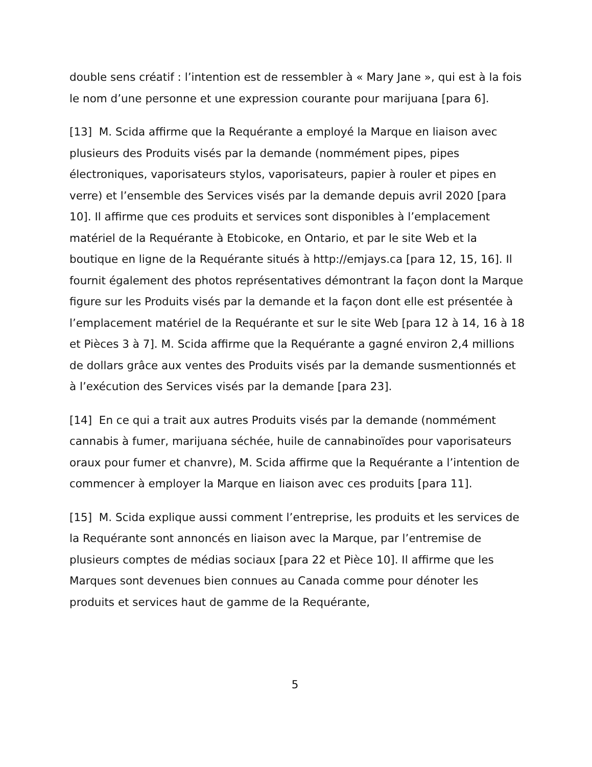double sens créatif : l’intention est de ressembler à « Mary Jane », qui est à la fois le nom d’une personne et une expression courante pour marijuana [para 6].
[13] M. Scida affirme que la Requérante a employé la Marque en liaison avec plusieurs des Produits visés par la demande (nommément pipes, pipes électroniques, vaporisateurs stylos, vaporisateurs, papier à rouler et pipes en verre) et l’ensemble des Services visés par la demande depuis avril 2020 [para 10]. Il affirme que ces produits et services sont disponibles à l’emplacement matériel de la Requérante à Etobicoke, en Ontario, et par le site Web et la boutique en ligne de la Requérante situés à http://emjays.ca [para 12, 15, 16]. Il fournit également des photos représentatives démontrant la façon dont la Marque figure sur les Produits visés par la demande et la façon dont elle est présentée à l’emplacement matériel de la Requérante et sur le site Web [para 12 à 14, 16 à 18 et Pièces 3 à 7]. M. Scida affirme que la Requérante a gagné environ 2,4 millions de dollars grâce aux ventes des Produits visés par la demande susmentionnés et à l’exécution des Services visés par la demande [para 23].
[14] En ce qui a trait aux autres Produits visés par la demande (nommément cannabis à fumer, marijuana séchée, huile de cannabinoïdes pour vaporisateurs oraux pour fumer et chanvre), M. Scida affirme que la Requérante a l’intention de commencer à employer la Marque en liaison avec ces produits [para 11].
[15] M. Scida explique aussi comment l’entreprise, les produits et les services de la Requérante sont annoncés en liaison avec la Marque, par l’entremise de plusieurs comptes de médias sociaux [para 22 et Pièce 10]. Il affirme que les Marques sont devenues bien connues au Canada comme pour dénoter les produits et services haut de gamme de la Requérante,
5